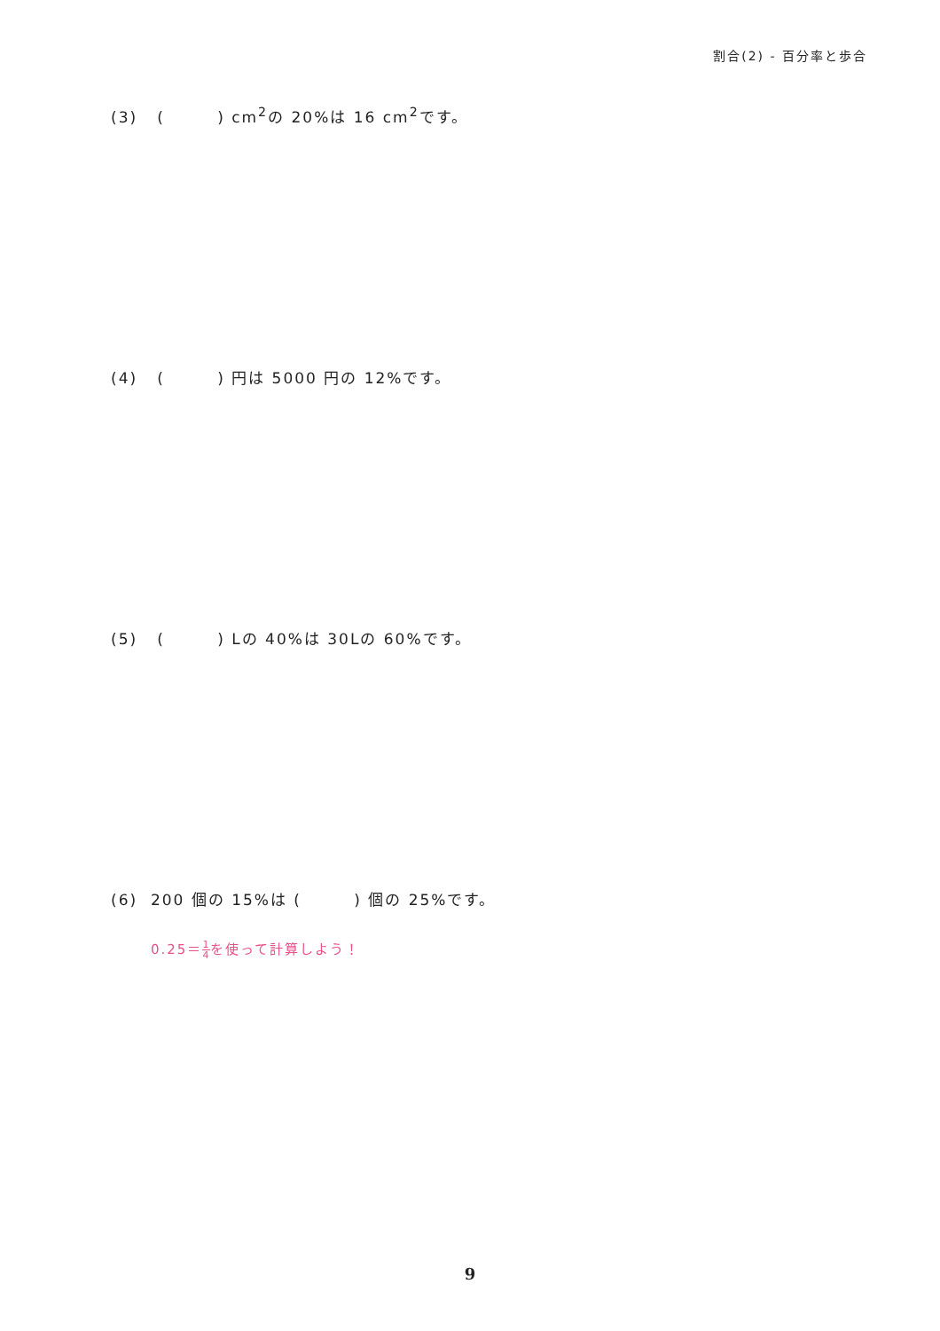割合(2) - 百分率と歩合
(3) ( ) cm<sup>2</sup>の 20%は 16 cm<sup>2</sup>です。
(4) ( ) 円は 5000 円の 12%です。
(5) ( ) Lの 40%は 30Lの 60%です。
(6) 200 個の 15%は ( ) 個の 25%です。
0.25＝1 4を使って計算しよう！
9